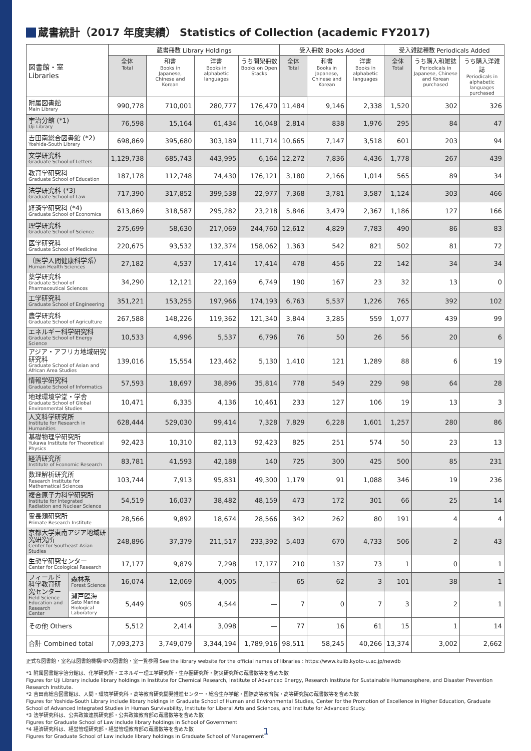蔵書統計（2017 年度実績） Statistics of Collection (academic FY2017)
| 図書館・室 Libraries | | 蔵書冊数 Library Holdings | | | | 受入冊数 Books Added | | | 受入雑誌種数 Periodicals Added | | |
| --- | --- | --- | --- | --- | --- | --- | --- | --- | --- | --- | --- |
| | | 全体 Total | 和書 Books in Japanese, Chinese and Korean | 洋書 Books in alphabetic languages | うち開架冊数 Books on Open Stacks | 全体 Total | 和書 Books in Japanese, Chinese and Korean | 洋書 Books in alphabetic languages | 全体 Total | うち購入和雑誌 Periodicals in Japanese, Chinese and Korean purchased | うち購入洋雑誌 Periodicals in alphabetic languages purchased |
| 附属図書館 Main Library | | 990,778 | 710,001 | 280,777 | 176,470 | 11,484 | 9,146 | 2,338 | 1,520 | 302 | 326 |
| 宇治分館 (*1) Uji Library | | 76,598 | 15,164 | 61,434 | 16,048 | 2,814 | 838 | 1,976 | 295 | 84 | 47 |
| 吉田南総合図書館 (*2) Yoshida-South Library | | 698,869 | 395,680 | 303,189 | 111,714 | 10,665 | 7,147 | 3,518 | 601 | 203 | 94 |
| 文学研究科 Graduate School of Letters | | 1,129,738 | 685,743 | 443,995 | 6,164 | 12,272 | 7,836 | 4,436 | 1,778 | 267 | 439 |
| 教育学研究科 Graduate School of Education | | 187,178 | 112,748 | 74,430 | 176,121 | 3,180 | 2,166 | 1,014 | 565 | 89 | 34 |
| 法学研究科 (*3) Graduate School of Law | | 717,390 | 317,852 | 399,538 | 22,977 | 7,368 | 3,781 | 3,587 | 1,124 | 303 | 466 |
| 経済学研究科 (*4) Graduate School of Economics | | 613,869 | 318,587 | 295,282 | 23,218 | 5,846 | 3,479 | 2,367 | 1,186 | 127 | 166 |
| 理学研究科 Graduate School of Science | | 275,699 | 58,630 | 217,069 | 244,760 | 12,612 | 4,829 | 7,783 | 490 | 86 | 83 |
| 医学研究科 Graduate School of Medicine | | 220,675 | 93,532 | 132,374 | 158,062 | 1,363 | 542 | 821 | 502 | 81 | 72 |
| （医学人間健康科学系） Human Health Sciences | | 27,182 | 4,537 | 17,414 | 17,414 | 478 | 456 | 22 | 142 | 34 | 34 |
| 薬学研究科 Graduate School of Pharmaceutical Sciences | | 34,290 | 12,121 | 22,169 | 6,749 | 190 | 167 | 23 | 32 | 13 | 0 |
| 工学研究科 Graduate School of Engineering | | 351,221 | 153,255 | 197,966 | 174,193 | 6,763 | 5,537 | 1,226 | 765 | 392 | 102 |
| 農学研究科 Graduate School of Agriculture | | 267,588 | 148,226 | 119,362 | 121,340 | 3,844 | 3,285 | 559 | 1,077 | 439 | 99 |
| エネルギー科学研究科 Graduate School of Energy Science | | 10,533 | 4,996 | 5,537 | 6,796 | 76 | 50 | 26 | 56 | 20 | 6 |
| アジア・アフリカ地域研究研究科 Graduate School of Asian and African Area Studies | | 139,016 | 15,554 | 123,462 | 5,130 | 1,410 | 121 | 1,289 | 88 | 6 | 19 |
| 情報学研究科 Graduate School of Informatics | | 57,593 | 18,697 | 38,896 | 35,814 | 778 | 549 | 229 | 98 | 64 | 28 |
| 地球環境学堂・学舎 Graduate School of Global Environmental Studies | | 10,471 | 6,335 | 4,136 | 10,461 | 233 | 127 | 106 | 19 | 13 | 3 |
| 人文科学研究所 Institute for Research in Humanities | | 628,444 | 529,030 | 99,414 | 7,328 | 7,829 | 6,228 | 1,601 | 1,257 | 280 | 86 |
| 基礎物理学研究所 Yukawa Institute for Theoretical Physics | | 92,423 | 10,310 | 82,113 | 92,423 | 825 | 251 | 574 | 50 | 23 | 13 |
| 経済研究所 Institute of Economic Research | | 83,781 | 41,593 | 42,188 | 140 | 725 | 300 | 425 | 500 | 85 | 231 |
| 数理解析研究所 Research Institute for Mathematical Sciences | | 103,744 | 7,913 | 95,831 | 49,300 | 1,179 | 91 | 1,088 | 346 | 19 | 236 |
| 複合原子力科学研究所 Institute for Integrated Radiation and Nuclear Science | | 54,519 | 16,037 | 38,482 | 48,159 | 473 | 172 | 301 | 66 | 25 | 14 |
| 霊長類研究所 Primate Research Institute | | 28,566 | 9,892 | 18,674 | 28,566 | 342 | 262 | 80 | 191 | 4 | 4 |
| 京都大学東南アジア地域研究研究所 Center for Southeast Asian Studies | | 248,896 | 37,379 | 211,517 | 233,392 | 5,403 | 670 | 4,733 | 506 | 2 | 43 |
| 生態学研究センター Center for Ecological Research | | 17,177 | 9,879 | 7,298 | 17,177 | 210 | 137 | 73 | 1 | 0 | 1 |
| フィールド科学教育研究センター Field Science Education and Research Center | 森林系 Forest Science | 16,074 | 12,069 | 4,005 | — | 65 | 62 | 3 | 101 | 38 | 1 |
| | 瀬戸臨海 Seto Marine Biological Laboratory | 5,449 | 905 | 4,544 | — | 7 | 0 | 7 | 3 | 2 | 1 |
| その他 Others | | 5,512 | 2,414 | 3,098 | — | 77 | 16 | 61 | 15 | 1 | 14 |
| 合計 Combined total | | 7,093,273 | 3,749,079 | 3,344,194 | 1,789,916 | 98,511 | 58,245 | 40,266 | 13,374 | 3,002 | 2,662 |
正式な図書館・室名は図書館機構HPの図書館・室一覧参照 See the library website for the official names of libraries : https://www.kulib.kyoto-u.ac.jp/newdb
*1 附属図書館宇治分館は、化学研究所・エネルギー理工学研究所・生存圏研究所・防災研究所の蔵書数等を含めた数
Figures for Uji Library include library holdings in Institute for Chemical Research, Institute of Advanced Energy, Research Institute for Sustainable Humanosphere, and Disaster Prevention Research Institute.
*2 吉田南総合図書館は、人間・環境学研究科・高等教育研究開発推進センター・総合生存学館・国際高等教育院・高等研究院の蔵書数等を含めた数
Figures for Yoshida-South Library include library holdings in Graduate School of Human and Environmental Studies, Center for the Promotion of Excellence in Higher Education, Graduate School of Advanced Integrated Studies in Human Survivability, Institute for Liberal Arts and Sciences, and Institute for Advanced Study.
*3 法学研究科は、公共政策連携研究部・公共政策教育部の蔵書数等を含めた数
Figures for Graduate School of Law include library holdings in School of Government
*4 経済研究科は、経営管理研究部・経営管理教育部の蔵書数等を含めた数
Figures for Graduate School of Law include library holdings in Graduate School of Management
1